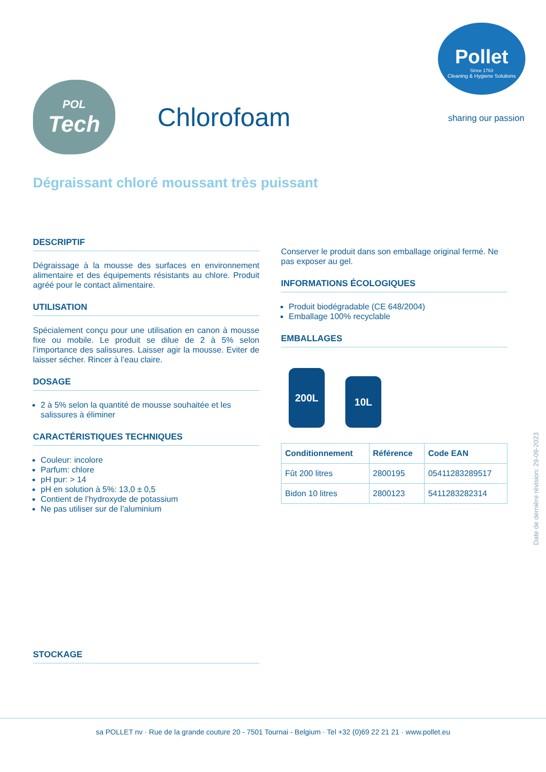Pollet
Since 1763
Cleaning & Hygiene Solutions
sharing our passion
POL
Tech
Chlorofoam
Dégraissant chloré moussant très puissant
DESCRIPTIF
Dégraissage à la mousse des surfaces en environnement alimentaire et des équipements résistants au chlore. Produit agréé pour le contact alimentaire.
UTILISATION
Spécialement conçu pour une utilisation en canon à mousse fixe ou mobile. Le produit se dilue de 2 à 5% selon l’importance des salissures. Laisser agir la mousse. Eviter de laisser sécher. Rincer à l’eau claire.
DOSAGE
2 à 5% selon la quantité de mousse souhaitée et les salissures à éliminer
CARACTÉRISTIQUES TECHNIQUES
Couleur: incolore
Parfum: chlore
pH pur: > 14
pH en solution à 5%: 13,0 ± 0,5
Contient de l’hydroxyde de potassium
Ne pas utiliser sur de l’aluminium
Conserver le produit dans son emballage original fermé. Ne pas exposer au gel.
INFORMATIONS ÉCOLOGIQUES
Produit biodégradable (CE 648/2004)
Emballage 100% recyclable
EMBALLAGES
200L
10L
| Conditionnement | Référence | Code EAN |
| --- | --- | --- |
| Fût 200 litres | 2800195 | 05411283289517 |
| Bidon 10 litres | 2800123 | 5411283282314 |
STOCKAGE
Date de dernière révision: 29-09-2023
sa POLLET nv · Rue de la grande couture 20 - 7501 Tournai - Belgium · Tel +32 (0)69 22 21 21 · www.pollet.eu